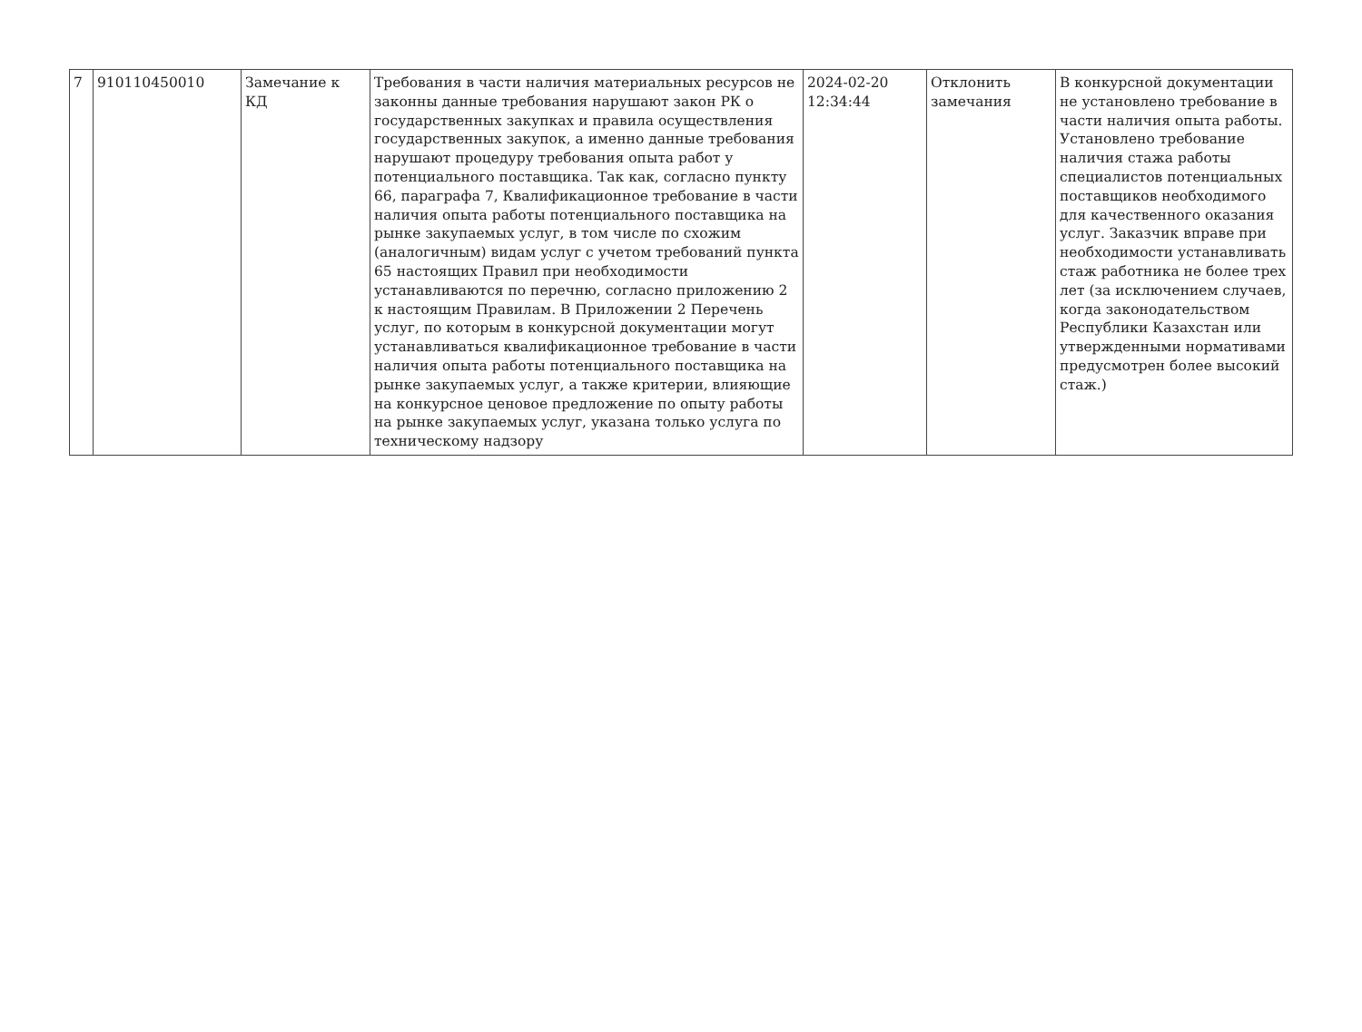| 7 | 910110450010 | Замечание к КД | Требования в части наличия материальных ресурсов не законны данные требования нарушают закон РК о государственных закупках и правила осуществления государственных закупок, а именно данные требования нарушают процедуру требования опыта работ у потенциального поставщика. Так как, согласно пункту 66, параграфа 7, Квалификационное требование в части наличия опыта работы потенциального поставщика на рынке закупаемых услуг, в том числе по схожим (аналогичным) видам услуг с учетом требований пункта 65 настоящих Правил при необходимости устанавливаются по перечню, согласно приложению 2 к настоящим Правилам. В Приложении 2 Перечень услуг, по которым в конкурсной документации могут устанавливаться квалификационное требование в части наличия опыта работы потенциального поставщика на рынке закупаемых услуг, а также критерии, влияющие на конкурсное ценовое предложение по опыту работы на рынке закупаемых услуг, указана только услуга по техническому надзору | 2024-02-20 12:34:44 | Отклонить замечания | В конкурсной документации не установлено требование в части наличия опыта работы. Установлено требование наличия стажа работы специалистов потенциальных поставщиков необходимого для качественного оказания услуг. Заказчик вправе при необходимости устанавливать стаж работника не более трех лет (за исключением случаев, когда законодательством Республики Казахстан или утвержденными нормативами предусмотрен более высокий стаж.) |